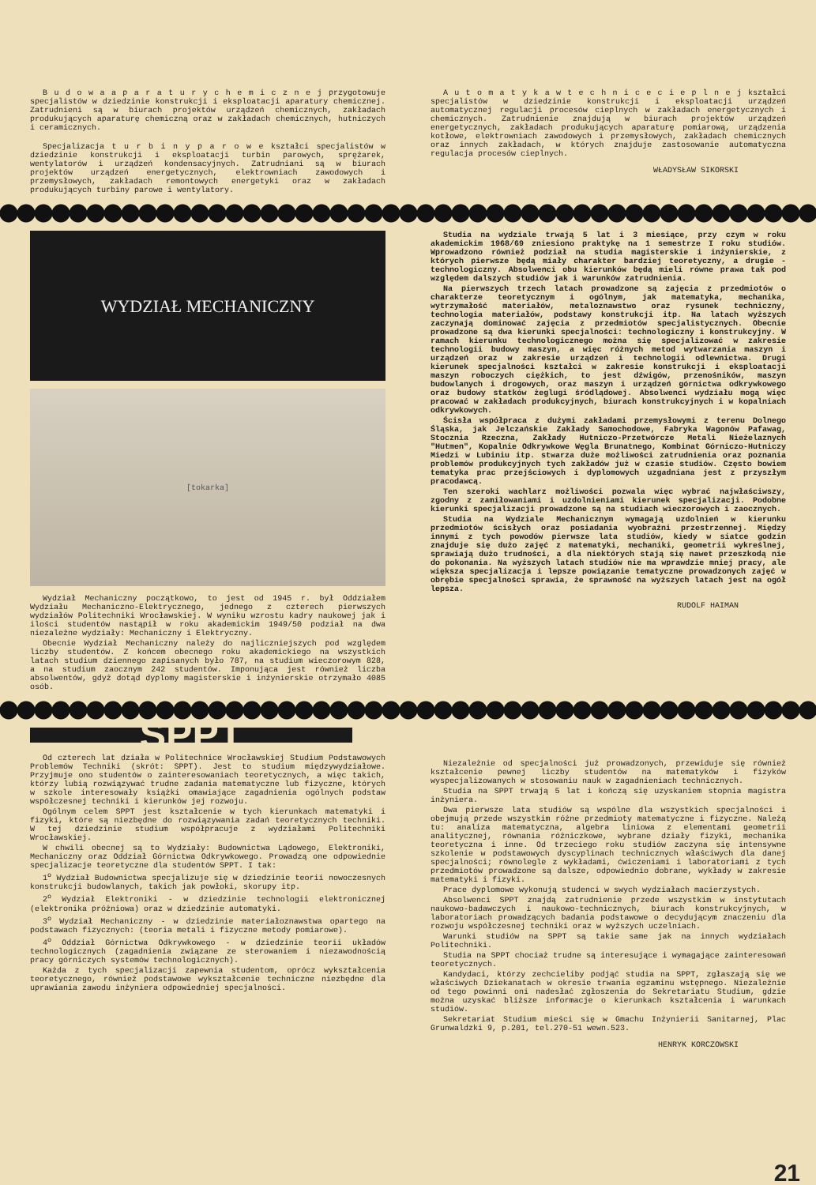B u d o w a a p a r a t u r y c h e m i c z n e j przygotowuje specjalistów w dziedzinie konstrukcji i eksploatacji aparatury chemicznej. Zatrudnieni są w biurach projektów urządzeń chemicznych, zakładach produkujących aparaturę chemiczną oraz w zakładach chemicznych, hutniczych i ceramicznych.
Specjalizacja t u r b i n y p a r o w e kształci specjalistów w dziedzinie konstrukcji i eksploatacji turbin parowych, sprężarek, wentylatorów i urządzeń kondensacyjnych. Zatrudniani są w biurach projektów urządzeń energetycznych, elektrowniach zawodowych i przemysłowych, zakładach remontowych energetyki oraz w zakładach produkujących turbiny parowe i wentylatory.
A u t o m a t y k a w t e c h n i c e c i e p l n e j kształci specjalistów w dziedzinie konstrukcji i eksploatacji urządzeń automatycznej regulacji procesów cieplnych w zakładach energetycznych i chemicznych. Zatrudnienie znajdują w biurach projektów urządzeń energetycznych, zakładach produkujących aparaturę pomiarową, urządzenia kotłowe, elektrowniach zawodowych i przemysłowych, zakładach chemicznych oraz innych zakładach, w których znajduje zastosowanie automatyczna regulacja procesów cieplnych.
WŁADYSŁAW SIKORSKI
WYDZIAŁ MECHANICZNY
[tokarka]
Wydział Mechaniczny początkowo, to jest od 1945 r. był Oddziałem Wydziału Mechaniczno-Elektrycznego, jednego z czterech pierwszych wydziałów Politechniki Wrocławskiej. W wyniku wzrostu kadry naukowej jak i ilości studentów nastąpił w roku akademickim 1949/50 podział na dwa niezależne wydziały: Mechaniczny i Elektryczny.
Obecnie Wydział Mechaniczny należy do najliczniejszych pod względem liczby studentów. Z końcem obecnego roku akademickiego na wszystkich latach studium dziennego zapisanych było 787, na studium wieczorowym 828, a na studium zaocznym 242 studentów. Imponująca jest również liczba absolwentów, gdyż dotąd dyplomy magisterskie i inżynierskie otrzymało 4085 osób.
Studia na wydziale trwają 5 lat i 3 miesiące, przy czym w roku akademickim 1968/69 zniesiono praktykę na 1 semestrze I roku studiów. Wprowadzono również podział na studia magisterskie i inżynierskie, z których pierwsze będą miały charakter bardziej teoretyczny, a drugie - technologiczny. Absolwenci obu kierunków będą mieli równe prawa tak pod względem dalszych studiów jak i warunków zatrudnienia.
Na pierwszych trzech latach prowadzone są zajęcia z przedmiotów o charakterze teoretycznym i ogólnym, jak matematyka, mechanika, wytrzymałość materiałów, metaloznawstwo oraz rysunek techniczny, technologia materiałów, podstawy konstrukcji itp. Na latach wyższych zaczynają dominować zajęcia z przedmiotów specjalistycznych. Obecnie prowadzone są dwa kierunki specjalności: technologiczny i konstrukcyjny. W ramach kierunku technologicznego można się specjalizować w zakresie technologii budowy maszyn, a więc różnych metod wytwarzania maszyn i urządzeń oraz w zakresie urządzeń i technologii odlewnictwa. Drugi kierunek specjalności kształci w zakresie konstrukcji i eksploatacji maszyn roboczych ciężkich, to jest dźwigów, przenośników, maszyn budowlanych i drogowych, oraz maszyn i urządzeń górnictwa odkrywkowego oraz budowy statków żeglugi śródlądowej. Absolwenci wydziału mogą więc pracować w zakładach produkcyjnych, biurach konstrukcyjnych i w kopalniach odkrywkowych.
Ścisła współpraca z dużymi zakładami przemysłowymi z terenu Dolnego Śląska, jak Jelczańskie Zakłady Samochodowe, Fabryka Wagonów Pafawag, Stocznia Rzeczna, Zakłady Hutniczo-Przetwórcze Metali Nieżelaznych "Hutmen", Kopalnie Odkrywkowe Węgla Brunatnego, Kombinat Górniczo-Hutniczy Miedzi w Lubiniu itp. stwarza duże możliwości zatrudnienia oraz poznania problemów produkcyjnych tych zakładów już w czasie studiów. Często bowiem tematyka prac przejściowych i dyplomowych uzgadniana jest z przyszłym pracodawcą.
Ten szeroki wachlarz możliwości pozwala więc wybrać najwłaściwszy, zgodny z zamiłowaniami i uzdolnieniami kierunek specjalizacji. Podobne kierunki specjalizacji prowadzone są na studiach wieczorowych i zaocznych.
Studia na Wydziale Mechanicznym wymagają uzdolnień w kierunku przedmiotów ścisłych oraz posiadania wyobraźni przestrzennej. Między innymi z tych powodów pierwsze lata studiów, kiedy w siatce godzin znajduje się dużo zajęć z matematyki, mechaniki, geometrii wykreślnej, sprawiają dużo trudności, a dla niektórych stają się nawet przeszkodą nie do pokonania. Na wyższych latach studiów nie ma wprawdzie mniej pracy, ale większa specjalizacja i lepsze powiązanie tematyczne prowadzonych zajęć w obrębie specjalności sprawia, że sprawność na wyższych latach jest na ogół lepsza.
RUDOLF HAIMAN
SPPT
Od czterech lat działa w Politechnice Wrocławskiej Studium Podstawowych Problemów Techniki (skrót: SPPT). Jest to studium międzywydziałowe. Przyjmuje ono studentów o zainteresowaniach teoretycznych, a więc takich, którzy lubią rozwiązywać trudne zadania matematyczne lub fizyczne, których w szkole interesowały książki omawiające zagadnienia ogólnych podstaw współczesnej techniki i kierunków jej rozwoju.
Ogólnym celem SPPT jest kształcenie w tych kierunkach matematyki i fizyki, które są niezbędne do rozwiązywania zadań teoretycznych techniki. W tej dziedzinie studium współpracuje z wydziałami Politechniki Wrocławskiej.
W chwili obecnej są to Wydziały: Budownictwa Lądowego, Elektroniki, Mechaniczny oraz Oddział Górnictwa Odkrywkowego. Prowadzą one odpowiednie specjalizacje teoretyczne dla studentów SPPT. I tak:
1<sup>o</sup> Wydział Budownictwa specjalizuje się w dziedzinie teorii nowoczesnych konstrukcji budowlanych, takich jak powłoki, skorupy itp.
2<sup>o</sup> Wydział Elektroniki - w dziedzinie technologii elektronicznej (elektronika próżniowa) oraz w dziedzinie automatyki.
3<sup>o</sup> Wydział Mechaniczny - w dziedzinie materiałoznawstwa opartego na podstawach fizycznych: (teoria metali i fizyczne metody pomiarowe).
4<sup>o</sup> Oddział Górnictwa Odkrywkowego - w dziedzinie teorii układów technologicznych (zagadnienia związane ze sterowaniem i niezawodnością pracy górniczych systemów technologicznych).
Każda z tych specjalizacji zapewnia studentom, oprócz wykształcenia teoretycznego, również podstawowe wykształcenie techniczne niezbędne dla uprawiania zawodu inżyniera odpowiedniej specjalności.
Niezależnie od specjalności już prowadzonych, przewiduje się również kształcenie pewnej liczby studentów na matematyków i fizyków wyspecjalizowanych w stosowaniu nauk w zagadnieniach technicznych.
Studia na SPPT trwają 5 lat i kończą się uzyskaniem stopnia magistra inżyniera.
Dwa pierwsze lata studiów są wspólne dla wszystkich specjalności i obejmują przede wszystkim różne przedmioty matematyczne i fizyczne. Należą tu: analiza matematyczna, algebra liniowa z elementami geometrii analitycznej, równania różniczkowe, wybrane działy fizyki, mechanika teoretyczna i inne. Od trzeciego roku studiów zaczyna się intensywne szkolenie w podstawowych dyscyplinach technicznych właściwych dla danej specjalności; równolegle z wykładami, ćwiczeniami i laboratoriami z tych przedmiotów prowadzone są dalsze, odpowiednio dobrane, wykłady w zakresie matematyki i fizyki.
Prace dyplomowe wykonują studenci w swych wydziałach macierzystych.
Absolwenci SPPT znajdą zatrudnienie przede wszystkim w instytutach naukowo-badawczych i naukowo-technicznych, biurach konstrukcyjnych, w laboratoriach prowadzących badania podstawowe o decydującym znaczeniu dla rozwoju współczesnej techniki oraz w wyższych uczelniach.
Warunki studiów na SPPT są takie same jak na innych wydziałach Politechniki.
Studia na SPPT chociaż trudne są interesujące i wymagające zainteresowań teoretycznych.
Kandydaci, którzy zechcieliby podjąć studia na SPPT, zgłaszają się we właściwych Dziekanatach w okresie trwania egzaminu wstępnego. Niezależnie od tego powinni oni nadesłać zgłoszenia do Sekretariatu Studium, gdzie można uzyskać bliższe informacje o kierunkach kształcenia i warunkach studiów.
Sekretariat Studium mieści się w Gmachu Inżynierii Sanitarnej, Plac Grunwaldzki 9, p.201, tel.270-51 wewn.523.
HENRYK KORCZOWSKI
21